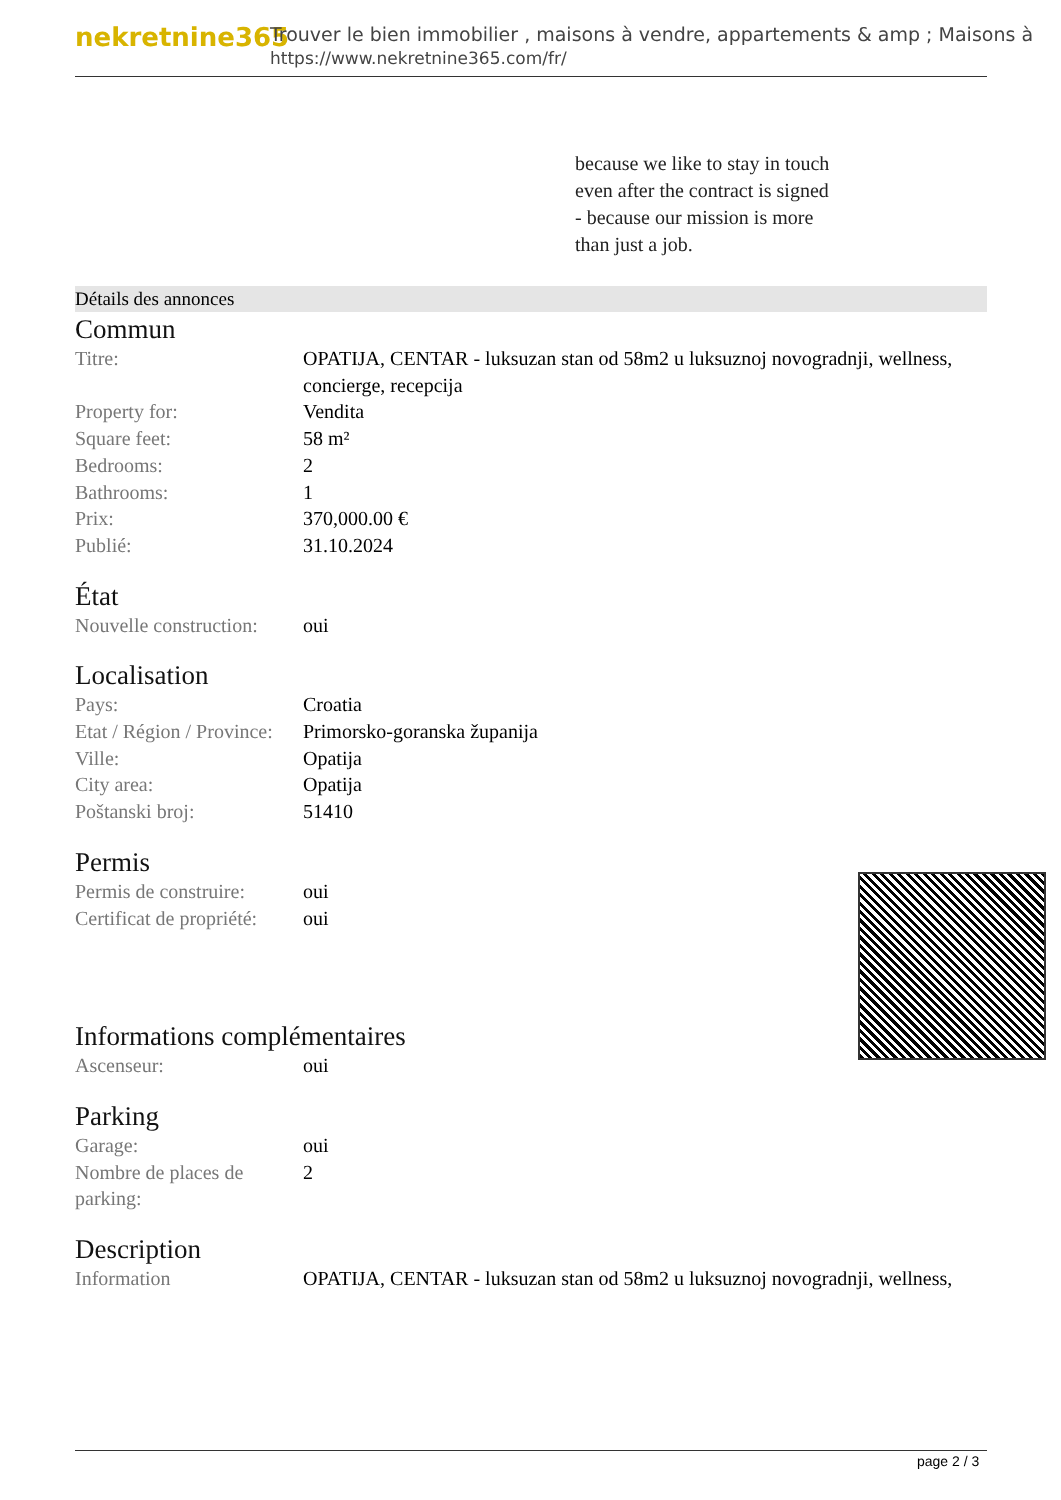nekretnine365
Trouver le bien immobilier , maisons à vendre, appartements & amp ; Maisons à
https://www.nekretnine365.com/fr/
because we like to stay in touch
even after the contract is signed
- because our mission is more
than just a job.
Détails des annonces
Commun
| Titre: | OPATIJA, CENTAR - luksuzan stan od 58m2 u luksuznoj novogradnji, wellness, concierge, recepcija |
| Property for: | Vendita |
| Square feet: | 58 m² |
| Bedrooms: | 2 |
| Bathrooms: | 1 |
| Prix: | 370,000.00 € |
| Publié: | 31.10.2024 |
État
| Nouvelle construction: | oui |
Localisation
| Pays: | Croatia |
| Etat / Région / Province: | Primorsko-goranska županija |
| Ville: | Opatija |
| City area: | Opatija |
| Poštanski broj: | 51410 |
Permis
| Permis de construire: | oui |
| Certificat de propriété: | oui |
Informations complémentaires
| Ascenseur: | oui |
Parking
| Garage: | oui |
| Nombre de places de parking: | 2 |
Description
| Information | OPATIJA, CENTAR - luksuzan stan od 58m2 u luksuznoj novogradnji, wellness, |
page 2 / 3